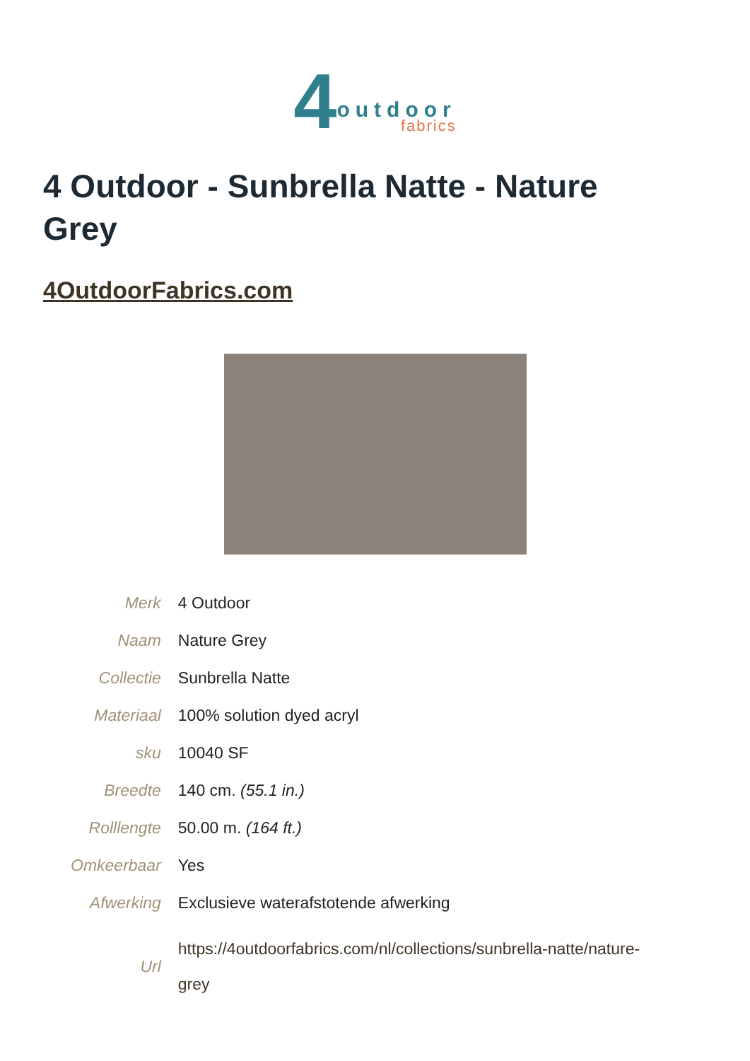4
outdoor
fabrics
4 Outdoor - Sunbrella Natte - Nature Grey
4OutdoorFabrics.com
| Merk | 4 Outdoor |
| Naam | Nature Grey |
| Collectie | Sunbrella Natte |
| Materiaal | 100% solution dyed acryl |
| sku | 10040 SF |
| Breedte | 140 cm. (55.1 in.) |
| Rolllengte | 50.00 m. (164 ft.) |
| Omkeerbaar | Yes |
| Afwerking | Exclusieve waterafstotende afwerking |
| Url | https://4outdoorfabrics.com/nl/collections/sunbrella-natte/nature-grey |